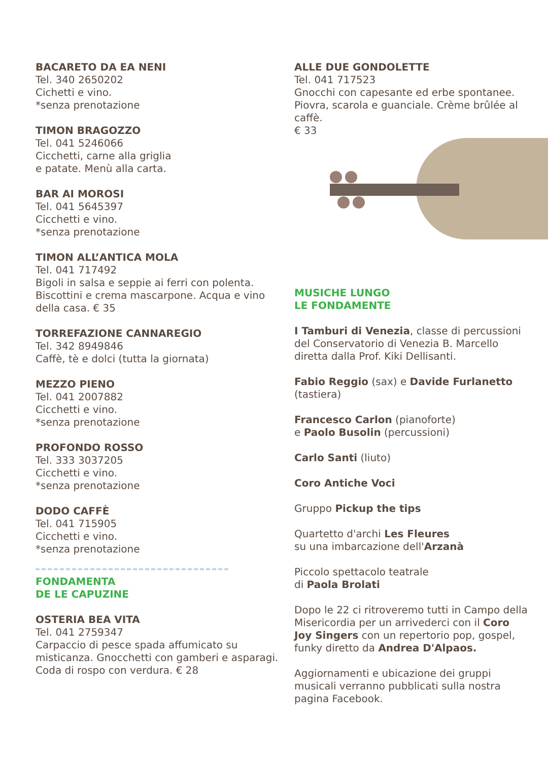BACARETO DA EA NENI
Tel. 340 2650202
Cichetti e vino.
*senza prenotazione
TIMON BRAGOZZO
Tel. 041 5246066
Cicchetti, carne alla griglia
e patate. Menù alla carta.
BAR AI MOROSI
Tel. 041 5645397
Cicchetti e vino.
*senza prenotazione
TIMON ALL’ANTICA MOLA
Tel. 041 717492
Bigoli in salsa e seppie ai ferri con polenta. Biscottini e crema mascarpone. Acqua e vino della casa. € 35
TORREFAZIONE CANNAREGIO
Tel. 342 8949846
Caffè, tè e dolci (tutta la giornata)
MEZZO PIENO
Tel. 041 2007882
Cicchetti e vino.
*senza prenotazione
PROFONDO ROSSO
Tel. 333 3037205
Cicchetti e vino.
*senza prenotazione
DODO CAFFÈ
Tel. 041 715905
Cicchetti e vino.
*senza prenotazione
FONDAMENTA
DE LE CAPUZINE
OSTERIA BEA VITA
Tel. 041 2759347
Carpaccio di pesce spada affumicato su misticanza. Gnocchetti con gamberi e asparagi. Coda di rospo con verdura. € 28
ALLE DUE GONDOLETTE
Tel. 041 717523
Gnocchi con capesante ed erbe spontanee. Piovra, scarola e guanciale. Crème brûlée al caffè.
€ 33
MUSICHE LUNGO
LE FONDAMENTE
I Tamburi di Venezia, classe di percussioni del Conservatorio di Venezia B. Marcello diretta dalla Prof. Kiki Dellisanti.
Fabio Reggio (sax) e Davide Furlanetto (tastiera)
Francesco Carlon (pianoforte)
e Paolo Busolin (percussioni)
Carlo Santi (liuto)
Coro Antiche Voci
Gruppo Pickup the tips
Quartetto d'archi Les Fleures
su una imbarcazione dell'Arzanà
Piccolo spettacolo teatrale
di Paola Brolati
Dopo le 22 ci ritroveremo tutti in Campo della Misericordia per un arrivederci con il Coro Joy Singers con un repertorio pop, gospel, funky diretto da Andrea D'Alpaos.
Aggiornamenti e ubicazione dei gruppi musicali verranno pubblicati sulla nostra pagina Facebook.